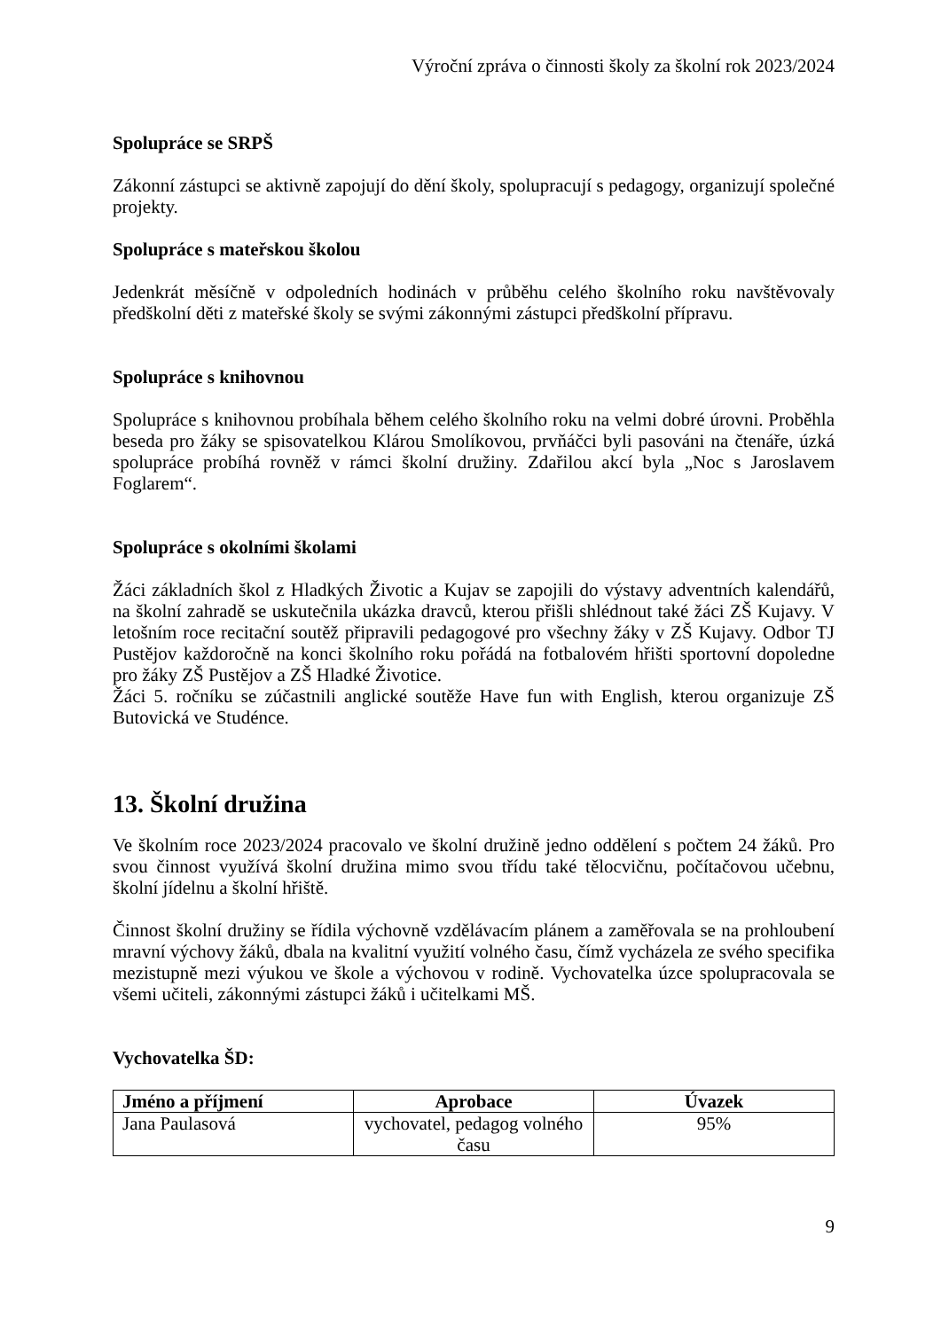Výroční zpráva o činnosti školy za školní rok 2023/2024
Spolupráce se SRPŠ
Zákonní zástupci se aktivně zapojují do dění školy, spolupracují s pedagogy, organizují společné projekty.
Spolupráce s mateřskou školou
Jedenkrát měsíčně v odpoledních hodinách v průběhu celého školního roku navštěvovaly předškolní děti z mateřské školy se svými zákonnými zástupci předškolní přípravu.
Spolupráce s knihovnou
Spolupráce s knihovnou probíhala během celého školního roku na velmi dobré úrovni. Proběhla beseda pro žáky se spisovatelkou Klárou Smolíkovou, prvňáčci byli pasováni na čtenáře, úzká spolupráce probíhá rovněž v rámci školní družiny. Zdařilou akcí byla „Noc s Jaroslavem Foglarem“.
Spolupráce s okolními školami
Žáci základních škol z Hladkých Životic a Kujav se zapojili do výstavy adventních kalendářů, na školní zahradě se uskutečnila ukázka dravců, kterou přišli shlédnout také žáci ZŠ Kujavy. V letošním roce recitační soutěž připravili pedagogové pro všechny žáky v ZŠ Kujavy. Odbor TJ Pustějov každoročně na konci školního roku pořádá na fotbalovém hřišti sportovní dopoledne pro žáky ZŠ Pustějov a ZŠ Hladké Životice.
Žáci 5. ročníku se zúčastnili anglické soutěže Have fun with English, kterou organizuje ZŠ Butovická ve Studénce.
13. Školní družina
Ve školním roce 2023/2024 pracovalo ve školní družině jedno oddělení s počtem 24 žáků. Pro svou činnost využívá školní družina mimo svou třídu také tělocvičnu, počítačovou učebnu, školní jídelnu a školní hřiště.
Činnost školní družiny se řídila výchovně vzdělávacím plánem a zaměřovala se na prohloubení mravní výchovy žáků, dbala na kvalitní využití volného času, čímž vycházela ze svého specifika mezistupně mezi výukou ve škole a výchovou v rodině. Vychovatelka úzce spolupracovala se všemi učiteli, zákonnými zástupci žáků i učitelkami MŠ.
Vychovatelka ŠD:
| Jméno a příjmení | Aprobace | Úvazek |
| --- | --- | --- |
| Jana Paulasová | vychovatel, pedagog volného času | 95% |
9